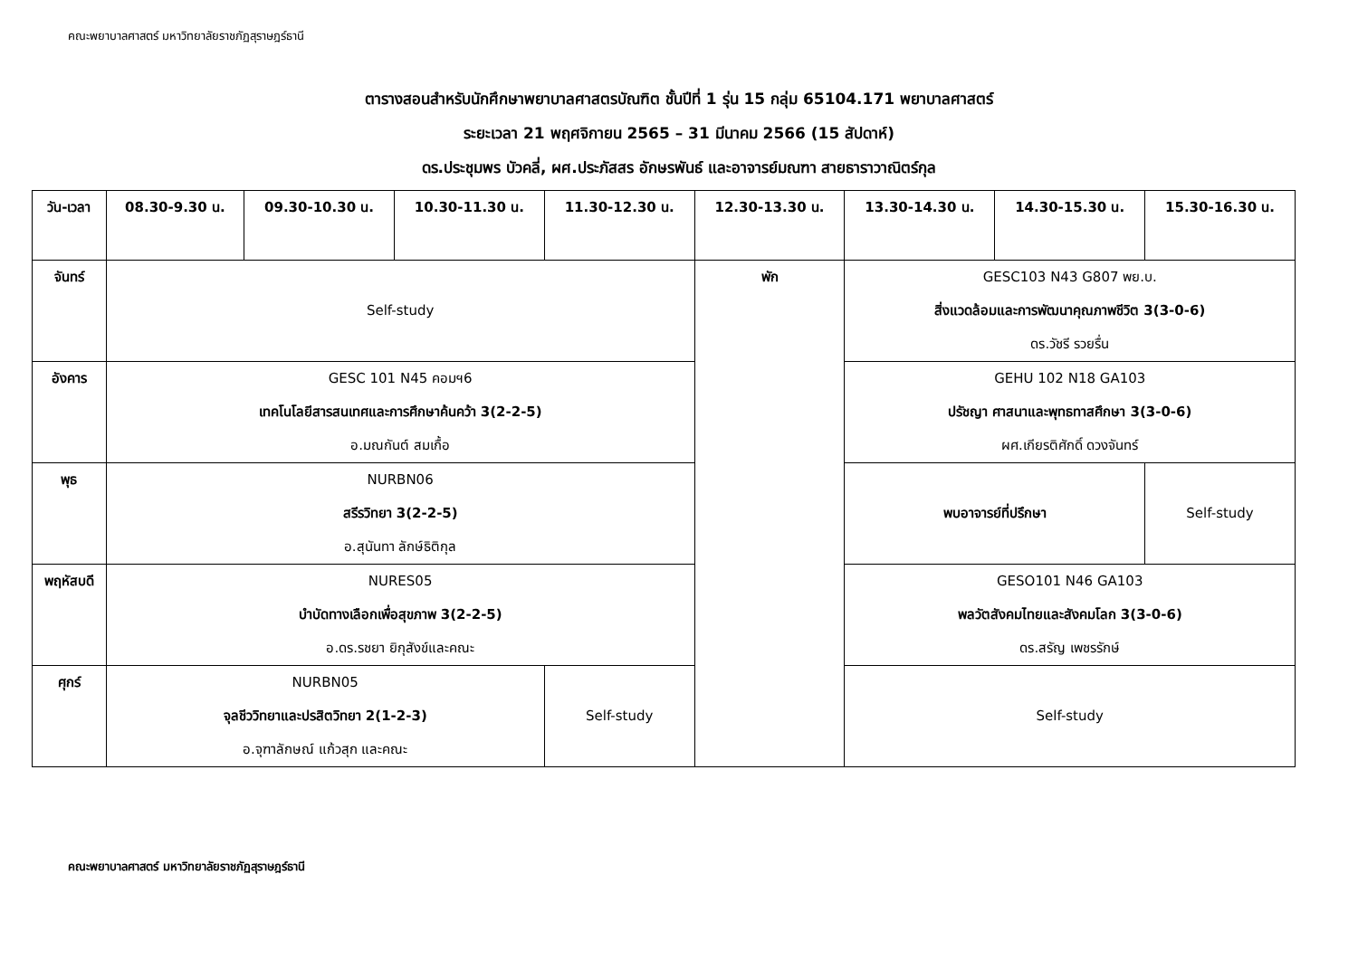คณะพยาบาลศาสตร์ มหาวิทยาลัยราชภัฏสุราษฎร์ธานี
ตารางสอนสำหรับนักศึกษาพยาบาลศาสตรบัณฑิต ชั้นปีที่ 1 รุ่น 15 กลุ่ม 65104.171 พยาบาลศาสตร์
ระยะเวลา 21 พฤศจิกายน 2565 – 31 มีนาคม 2566 (15 สัปดาห์)
ดร.ประชุมพร บัวคลี่, ผศ.ประภัสสร อักษรพันธ์ และอาจารย์มณฑา สายธาราวาณิตร์กุล
| วัน-เวลา | 08.30-9.30 น. | 09.30-10.30 น. | 10.30-11.30 น. | 11.30-12.30 น. | 12.30-13.30 น. | 13.30-14.30 น. | 14.30-15.30 น. | 15.30-16.30 น. |
| --- | --- | --- | --- | --- | --- | --- | --- | --- |
| จันทร์ | Self-study | | | | พัก | GESC103 N43 G807 พย.บ. สิ่งแวดล้อมและการพัฒนาคุณภาพชีวิต 3(3-0-6) ดร.วัชรี รวยรื่น | | |
| อังคาร | GESC 101 N45 คอมฯ6 เทคโนโลยีสารสนเทศและการศึกษาค้นคว้า 3(2-2-5) อ.มณกันต์ สมเกื้อ | | | | | GEHU 102 N18 GA103 ปรัชญา ศาสนาและพุทธทาสศึกษา 3(3-0-6) ผศ.เกียรติศักดิ์ ดวงจันทร์ | | |
| พุธ | NURBN06 สรีรวิทยา 3(2-2-5) อ.สุนันทา ลักษ์ธิติกุล | | | | | พบอาจารย์ที่ปรึกษา | | Self-study |
| พฤหัสบดี | NURES05 บำบัดทางเลือกเพื่อสุขภาพ 3(2-2-5) อ.ดร.รชยา ยิกุสังข์และคณะ | | | | | GESO101 N46 GA103 พลวัตสังคมไทยและสังคมโลก 3(3-0-6) ดร.สรัญ เพชรรักษ์ | | |
| ศุกร์ | NURBN05 จุลชีววิทยาและปรสิตวิทยา 2(1-2-3) อ.จุฑาลักษณ์ แก้วสุก และคณะ | | | Self-study | | Self-study | | |
คณะพยาบาลศาสตร์ มหาวิทยาลัยราชภัฏสุราษฎร์ธานี